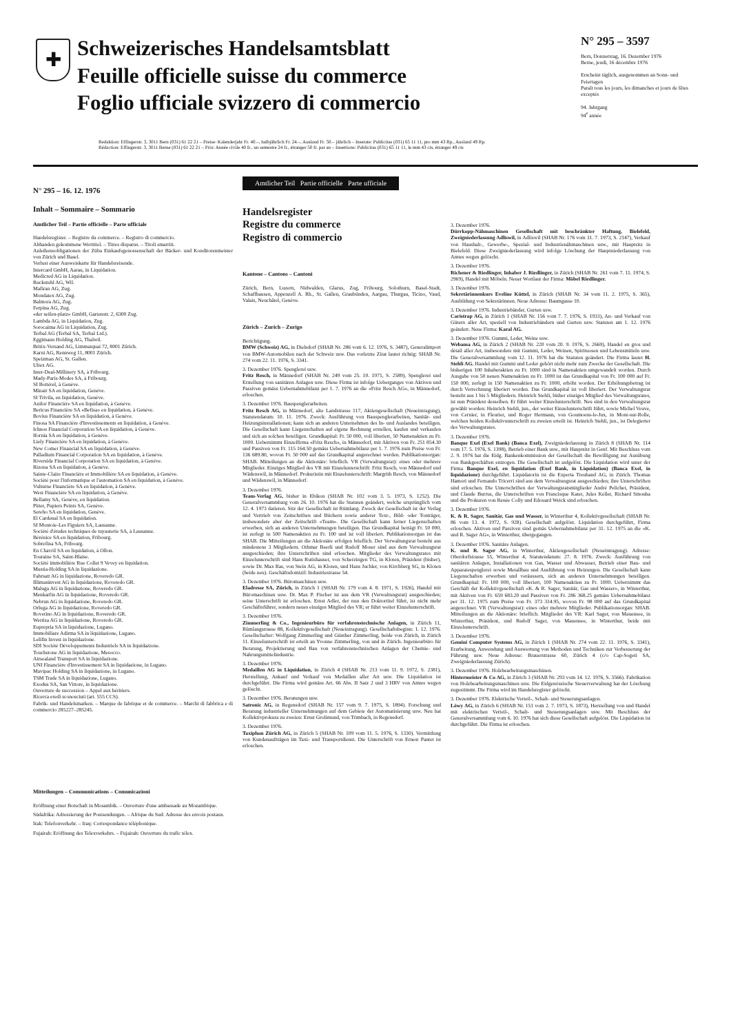✚
Schweizerisches Handelsamtsblatt
Feuille officielle suisse du commerce
Foglio ufficiale svizzero di commercio
N° 295 – 3597
Bern, Donnerstag, 16. Dezember 1976
Berne, jeudi, 16 décembre 1976
Erscheint täglich, ausgenommen an Sonn- und Feiertagen
Paraît tous les jours, les dimanches et jours de fêtes exceptés
94. Jahrgang
94<sup>e</sup> année
Redaktion: Effingerstr. 3, 3011 Bern (031) 61 22 21 – Preise: Kalenderjahr Fr. 40.–, halbjährlich Fr. 24.–, Ausland Fr. 50.– jährlich – Inserate: Publicitas (031) 65 11 11, pro mm 43 Rp., Ausland 49 Rp.
Rédaction: Effingerstr. 3, 3011 Berne (031) 61 22 21 – Prix: Année civile 40 fr., un semestre 24 fr., étranger 50 fr. par an – Insertions: Publicitas (031) 65 11 11, le mm 43 cts, étranger 49 cts
N° 295 – 16. 12. 1976
Inhalt – Sommaire – Sommario
Amtlicher Teil – Partie officielle – Parte ufficiale
Handelsregister. – Registre du commerce. – Registro di commercio.
Abhanden gekommene Werttitel. – Titres disparus. – Titoli smarriti.
Anleihensobligationen der Züba Einkaufsgenossenschaft der Bäcker- und Konditorenmeister von Zürich und Basel.
Verlust einer Ausweiskarte für Handelsreisende.
Intercard GmbH, Aarau, in Liquidation.
Medicred AG in Liquidation.
Ruckstuhl AG, Wil.
Mafiran AG, Zug.
Mondatex AG, Zug.
Balmora AG, Zug.
Ferpina AG, Zug.
«der seifen-platz» GmbH, Gartenstr. 2, 6300 Zug.
Lambda AG, in Liquidation, Zug.
Sorocaima AG in Liquidation, Zug.
Terbal AG (Terbal SA, Terbal Ltd.).
Eggimann Holding AG, Thalwil.
Britix-Versand AG, Limmatquai 72, 8001 Zürich.
Karni AG, Rennweg 11, 8001 Zürich.
Speizman AG, St. Gallen.
Ultex AG.
Inter-Deal-Millinery SA, à Fribourg.
Mady-Paris-Modes SA, à Fribourg.
SI Bottérel, à Genève.
Minair SA en liquidation, Genève.
SI Trivila, en liquidation, Genève.
Anilor Financière SA en liquidation, à Genève.
Bericus Financière SA «Befisa» en liquidation, à Genève.
Bovius Financière SA en liquidation, à Genève.
Finosa SA Financière d'Investissements en liquidation, à Genève.
Ichnos Financial Corporation SA en liquidation, à Genève.
Ifornia SA en liquidation, à Genève.
Liely Financière SA en liquidation, à Genève.
New Comet Financial SA en liquidation, à Genève.
Palladium Financial Corporation SA en liquidation, à Genève.
Riverside Financial Corporation SA en liquidation, à Genève.
Rizona SA en liquidation, à Genève.
Sainte-Claire Financière et Immobilière SA en liquidation, à Genève.
Société pour l'informatique et l'automation SA en liquidation, à Genève.
Vulturne Financière SA en liquidation, à Genève.
West Financière SA en liquidation, à Genève.
Bellamy SA, Genève, en liquidation.
Pittet, Papiers Peints SA, Genève.
Sereho SA en liquidation, Genève.
El Cardenal SA en liquidation.
SI Montoie-Les Figuiers SA, Lausanne.
Société d'études techniques de tuyauterie SA, à Lausanne.
Bérénice SA en liquidation, Fribourg.
Sobrefina SA, Fribourg.
En Chavril SA en liquidation, à Ollon.
Touraine SA, Saint-Blaise.
Société immobilière Rue Collet 9 Vevey en liquidation.
Mustia-Holding SA in liquidazione.
Fahrsatt AG in liquidazione, Roveredo GR.
Illimaninvest AG in liquidazione, Roveredo GR.
Maluga AG in liquidazione, Roveredo GR.
Menkarfin AG in liquidazione, Roveredo GR.
Nebrun AG in liquidazione, Roveredo GR.
Orluga AG in liquidazione, Roveredo GR.
Rovetino AG in liquidazione, Roveredo GR.
Wertisa AG in liquidazione, Roveredo GR.
Euprepria SA in liquidazione, Lugano.
Immobiliare Adirma SA in liquidazione, Lugano.
Lelifin Invest in liquidazione.
SDI Société Développements Industriels SA in liquidazione.
Touchstone AG in liquidazione, Mesocco.
Airsealand Transport SA in liquidazione.
UNI Financière d'Investissement SA in liquidazione, in Lugano.
Mavipac Holding SA in liquidazione, in Lugano.
TSM Trade SA in liquidazione, Lugano.
Exodus SA, San Vittore, in liquidazione.
Ouverture de succession – Appel aux héritiers.
Ricerca eredi sconosciuti (art. 555 CCS).
Fabrik- und Handelsmarken. – Marque de fabrique et de commerce. – Marchi di fabbrica e di commercio 285227–285245.
Mitteilungen – Communications – Comunicazioni
Eröffnung einer Botschaft in Mosambik. – Ouverture d'une ambassade au Mozambique.
Südafrika: Adressierung der Postsendungen. – Afrique du Sud: Adresse des envois postaux.
Irak: Telefonverkehr. – Iraq: Correspondance téléphonique.
Fujairah: Eröffnung des Telexverkehrs. – Fujairah: Ouverture du trafic télex.
Amtlicher Teil Partie officielle Parte ufficiale
Handelsregister
Registre du commerce
Registro di commercio
Kantone – Cantons – Cantoni
Zürich, Bern, Luzern, Nidwalden, Glarus, Zug, Fribourg, Solothurn, Basel-Stadt, Schaffhausen, Appenzell A. Rh., St. Gallen, Graubünden, Aargau, Thurgau, Ticino, Vaud, Valais, Neuchâtel, Genève.
Zürich – Zurich – Zurigo
Berichtigung.
BMW (Schweiz) AG, in Dielsdorf (SHAB Nr. 286 vom 6. 12. 1976, S. 3487), Generalimport von BMW-Automobilen nach der Schweiz usw. Das vorletzte Zitat lautet richtig: SHAB Nr. 274 vom 22. 11. 1976, S. 3341.
3. Dezember 1976. Spenglerei usw.
Fritz Resch, in Männedorf (SHAB Nr. 249 vom 25. 10. 1971, S. 2589), Spenglerei und Erstellung von sanitären Anlagen usw. Diese Firma ist infolge Ueberganges von Aktiven und Passiven gemäss Uebernahmebilanz per 1. 7. 1976 an die «Fritz Resch AG», in Männedorf, erloschen.
3. Dezember 1976. Bauspenglerarbeiten.
Fritz Resch AG, in Männedorf, alte Landstrasse 117, Aktiengesellschaft (Neueintragung), Statutendatum: 10. 11. 1976. Zweck: Ausführung von Bauspenglerarbeiten, Sanitär- und Heizungsinstallationen; kann sich an anderen Unternehmen des In- und Auslandes beteiligen. Die Gesellschaft kann Liegenschaften auf eigene Rechnung erstellen, kaufen und verkaufen und sich an solchen beteiligen. Grundkapital: Fr. 50 000, voll liberiert, 50 Namenaktien zu Fr. 1000. Uebernimmt Einzelfirma «Fritz Resch», in Männedorf, mit Aktiven von Fr. 251 854.30 und Passiven von Fr. 115 164.50 gemäss Uebernahmebilanz per 1. 7. 1976 zum Preise von Fr. 136 689.80, wovon Fr. 50 000 auf das Grundkapital angerechnet werden. Publikationsorgan: SHAB. Mitteilungen an die Aktionäre: brieflich. VR (Verwaltungsrat): eines oder mehrere Mitglieder. Einziges Mitglied des VR mit Einzelunterschrift: Fritz Resch, von Männedorf und Wädenswil, in Männedorf. Prokuristin mit Einzelunterschrift: Margrith Resch, von Männedorf und Wädenswil, in Männedorf.
3. Dezember 1976.
Team-Verlag AG, bisher in Ebikon (SHAB Nr. 102 vom 3. 5. 1973, S. 1252). Die Generalversammlung vom 26. 10. 1976 hat die Statuten geändert, welche ursprünglich vom 12. 4. 1973 datieren. Sitz der Gesellschaft ist Rümlang. Zweck der Gesellschaft ist der Verlag und Vertrieb von Zeitschriften und Büchern sowie anderer Text-, Bild- oder Tonträger, insbesondere aber der Zeitschrift «Team». Die Gesellschaft kann ferner Liegenschaften erwerben, sich an anderen Unternehmungen beteiligen. Das Grundkapital beträgt Fr. 50 000, ist zerlegt in 500 Namenaktien zu Fr. 100 und ist voll liberiert. Publikationsorgan ist das SHAB. Die Mitteilungen an die Aktionäre erfolgen brieflich. Der Verwaltungsrat besteht aus mindestens 3 Mitgliedern. Othmar Beerli und Rudolf Moser sind aus dem Verwaltungsrat ausgeschieden; ihre Unterschriften sind erloschen. Mitglieder des Verwaltungsrates mit Einzelunterschrift sind Hans Rutishauser, von Scherzingen TG, in Kloten, Präsident (bisher), sowie Dr. Max Ras, von Stein AG, in Kloten, und Hans Juchler, von Kirchberg SG, in Kloten (beide neu). Geschäftsdomizil: Industriestrasse 54.
3. Dezember 1976. Büromaschinen usw.
Eladresse SA, Zürich, in Zürich 1 (SHAB Nr. 179 vom 4. 8. 1971, S. 1926), Handel mit Büromaschinen usw. Dr. Max P. Fischer ist aus dem VR (Verwaltungsrat) ausgeschieden; seine Unterschrift ist erloschen. Ernst Adler, der nun den Doktortitel führt, ist nicht mehr Geschäftsführer, sondern neues einziges Mitglied des VR; er führt weiter Einzelunterschrift.
3. Dezember 1976.
Zimmerling & Co., Ingenieurbüro für verfahrenstechnische Anlagen, in Zürich 11, Rümlangstrasse 88, Kollektivgesellschaft (Neueintragung). Gesellschaftsbeginn: 1. 12. 1976. Gesellschafter: Wolfgang Zimmerling und Günther Zimmerling, beide von Zürich, in Zürich 11. Einzelunterschrift ist erteilt an Yvonne Zimmerling, von und in Zürich. Ingenieurbüro für Beratung, Projektierung und Bau von verfahrenstechnischen Anlagen der Chemie- und Nahrungsmittelindustrie.
3. Dezember 1976.
Medaillen AG in Liquidation, in Zürich 4 (SHAB Nr. 213 vom 11. 9. 1972, S. 2381), Herstellung, Ankauf und Verkauf von Medaillen aller Art usw. Die Liquidation ist durchgeführt. Die Firma wird gemäss Art. 66 Abs. II Satz 2 und 3 HRV von Amtes wegen gelöscht.
3. Dezember 1976. Beratungen usw.
Satronic AG, in Regensdorf (SHAB Nr. 157 vom 9. 7. 1975, S. 1894). Forschung und Beratung industrieller Unternehmungen auf dem Gebiete der Automatisierung usw. Neu hat Kollektivprokura zu zweien: Ernst Grolimund, von Trimbach, in Regensdorf.
3. Dezember 1976.
Taxiphon Zürich AG, in Zürich 5 (SHAB Nr. 109 vom 11. 5. 1976, S. 1330). Vermittlung von Kundenaufträgen im Taxi- und Transportdienst. Die Unterschrift von Ernest Pantet ist erloschen.
3. Dezember 1976.
Dürrkopp-Nähmaschinen Gesellschaft mit beschränkter Haftung, Bielefeld, Zweigniederlassung Adliswil, in Adliswil (SHAB Nr. 176 vom 31. 7. 1973, S. 2147), Verkauf von Haushalt-, Gewerbe-, Spezial- und Industrienähmaschinen usw., mit Hauptsitz in Bielefeld. Diese Zweigniederlassung wird infolge Löschung der Hauptniederlassung von Amtes wegen gelöscht.
3. Dezember 1976.
Richener & Riedlinger, Inhaber J. Riedlinger, in Zürich (SHAB Nr. 261 vom 7. 11. 1974, S. 2969), Handel mit Möbeln. Neuer Wortlaut der Firma: Möbel Riedlinger.
3. Dezember 1976.
Sekretärinnenkurs Eveline Küttel, in Zürich (SHAB Nr. 34 vom 11. 2. 1975, S. 365), Ausbildung von Sekretärinnen. Neue Adresse: Baumgasse 10.
3. Dezember 1976. Industriebänder, Gurten usw.
Caristrap AG, in Zürich 1 (SHAB Nr. 156 vom 7. 7. 1976, S. 1933), An- und Verkauf von Gütern aller Art, speziell von Industriebändern und Gurten usw. Statuten am 1. 12. 1976 geändert. Neue Firma: Karal AG.
3. Dezember 1976. Gummi, Leder, Weine usw.
Webama AG, in Zürich 2 (SHAB Nr. 220 vom 20. 9. 1976, S. 2669), Handel en gros und détail aller Art, insbesondere mit Gummi, Leder, Weinen, Spirituosen und Lebensmitteln usw. Die Generalversammlung vom 12. 11. 1976 hat die Statuten geändert. Die Firma lautet H. Stehli AG. Handel mit Gummi und Leder gehört nicht mehr zum Zwecke der Gesellschaft. Die bisherigen 100 Inhaberaktien zu Fr. 1000 sind in Namenaktien umgewandelt worden. Durch Ausgabe von 50 neuen Namenaktien zu Fr. 1000 ist das Grundkapital von Fr. 100 000 auf Fr. 150 000, zerlegt in 150 Namenaktien zu Fr. 1000, erhöht worden. Der Erhöhungsbetrag ist durch Verrechnung liberiert worden. Das Grundkapital ist voll liberiert. Der Verwaltungsrat besteht aus 1 bis 5 Mitgliedern. Heinrich Stehli, bisher einziges Mitglied des Verwaltungsrates, ist nun Präsident desselben. Er führt weiter Einzelunterschrift. Neu sind in den Verwaltungsrat gewählt worden: Heinrich Stehli, jun., der weiter Einzelunterschrift führt, sowie Michel Veuve, von Cernier, in Fleurier, und Roger Hermann, von Goumoens-le-Jux, in Mont-sur-Rolle, welchen beiden Kollektivunterschrift zu zweien erteilt ist. Heinrich Stehli, jun., ist Delegierter des Verwaltungsrates.
3. Dezember 1976.
Banque Exel (Exel Bank) (Banca Exel), Zweigniederlassung in Zürich 8 (SHAB Nr. 114 vom 17. 5. 1976, S. 1398), Betrieb einer Bank usw., mit Hauptsitz in Genf. Mit Beschluss vom 2. 9. 1976 hat die Eidg. Bankenkommission der Gesellschaft die Bewilligung zur Ausübung von Bankgeschäften entzogen. Die Gesellschaft ist aufgelöst. Die Liquidation wird unter der Firma Banque Exel, en liquidation (Exel Bank, in Liquidation) (Banca Exel, in liquidazione) durchgeführt. Liquidatorin ist die Experta Treuhand AG, in Zürich. Thomas Hamori und Fernando Tricerri sind aus dem Verwaltungsrat ausgeschieden; ihre Unterschriften sind erloschen. Die Unterschriften der Verwaltungsratsmitglieder André Pelichet, Präsident, und Claude Burrus, die Unterschriften von Francisque Kater, Jules Keller, Richard Smouha und die Prokuren von Renée Colly und Edouard Weick sind erloschen.
3. Dezember 1976.
K. & R. Sager, Sanitär, Gas und Wasser, in Winterthur 4, Kollektivgesellschaft (SHAB Nr. 86 vom 13. 4. 1972, S. 928). Gesellschaft aufgelöst. Liquidation durchgeführt, Firma erloschen. Aktiven und Passiven sind gemäs Uebernahmebilanz per 31. 12. 1975 an die «K. und R. Sager AG», in Winterthur, übergegangen.
3. Dezember 1976. Sanitäre Anlagen.
K. und R. Sager AG, in Winterthur, Aktiengesellschaft (Neueintragung). Adresse: Oberdorfstrasse 55, Winterthur 4, Statutendatum: 27. 8. 1976. Zweck: Ausführung von sanitären Anlagen, Installationen von Gas, Wasser und Abwasser, Betrieb einer Bau- und Apparatespenglerei sowie Metallbau und Ausführung von Heizungen. Die Gesellschaft kann Liegenschaften erwerben und veräussern, sich an anderen Unternehmungen beteiligen. Grundkapital: Fr. 100 000, voll liberiert, 100 Namenaktien zu Fr. 1000. Uebernimmt das Geschäft der Kollektivgesellschaft «K. & R. Sager, Sanitär, Gas und Wasser», in Winterthur, mit Aktiven von Fr. 659 683.20 und Passiven von Fr. 286 368.25 gemäss Uebernahmebilanz per 31. 12. 1975 zum Preise von Fr. 373 314.95, wovon Fr. 98 000 auf das Grundkapital angerechnet. VR (Verwaltungsrat): eines oder mehrere Mitglieder. Publikationsorgan: SHAB. Mitteilungen an die Aktionäre: brieflich. Mitglieder des VR: Karl Sager, von Mauensee, in Winterthur, Präsident, und Rudolf Sager, von Mauensee, in Winterthur, beide mit Einzelunterschrift.
3. Dezember 1976.
Gemini Computer Systems AG, in Zürich 1 (SHAB Nr. 274 vom 22. 11. 1976, S. 3341), Erarbeitung, Anwendung und Auswertung von Methoden und Techniken zur Verbesserung der Führung usw. Neue Adresse: Brauerstrasse 60, Zürich 4 (c/o Cap-Sogeti SA, Zweigniederlassung Zürich).
3. Dezember 1976. Holzbearbeitungsmaschinen.
Hintermeister & Co AG, in Zürich 3 (SHAB Nr. 293 vom 14. 12. 1976, S. 3566). Fabrikation von Holzbearbeitungsmaschinen usw. Die Eidgenössische Steuerverwaltung hat der Löschung zugestimmt. Die Firma wird im Handelsregister gelöscht.
3. Dezember 1976. Elektrische Verteil-, Schalt- und Steuerungsanlagen.
Löwy AG, in Zürich 6 (SHAB Nr. 151 vom 2. 7. 1973, S. 1873), Herstellung von und Handel mit elektrischen Verteil-, Schalt- und Steuerungsanlagen usw. Mit Beschluss der Generalversammlung vom 6. 10. 1976 hat sich diese Gesellschaft aufgelöst. Die Liquidation ist durchgeführt. Die Firma ist erloschen.